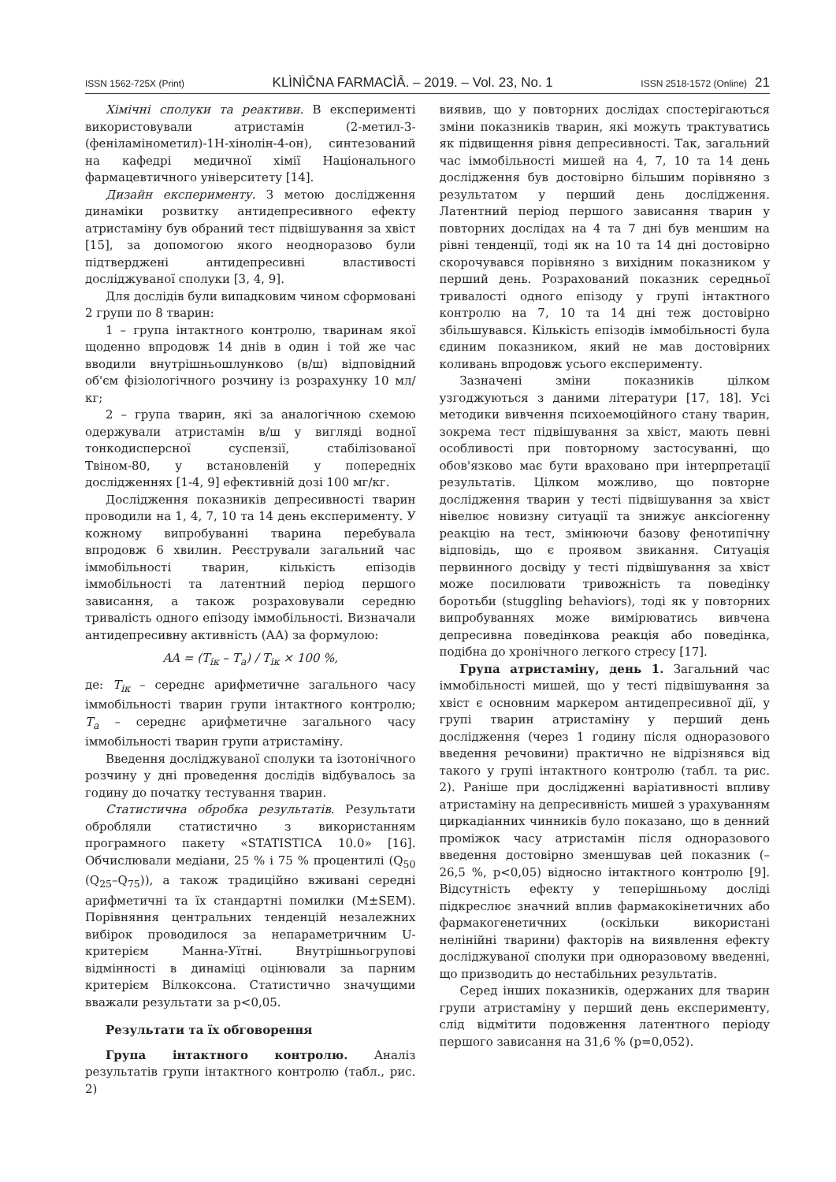ISSN 1562-725X (Print) KLÌNÌČNA FARMACÌÂ. – 2019. – Vol. 23, No. 1 ISSN 2518-1572 (Online) 21
Хімічні сполуки та реактиви. В експерименті використовували атристамін (2-метил-3-(феніламінометил)-1Н-хінолін-4-он), синтезований на кафедрі медичної хімії Національного фармацевтичного університету [14].
Дизайн експерименту. З метою дослідження динаміки розвитку антидепресивного ефекту атристаміну був обраний тест підвішування за хвіст [15], за допомогою якого неодноразово були підтверджені антидепресивні властивості досліджуваної сполуки [3, 4, 9].
Для дослідів були випадковим чином сформовані 2 групи по 8 тварин:
1 – група інтактного контролю, тваринам якої щоденно впродовж 14 днів в один і той же час вводили внутрішньошлунково (в/ш) відповідний об'єм фізіологічного розчину із розрахунку 10 мл/кг;
2 – група тварин, які за аналогічною схемою одержували атристамін в/ш у вигляді водної тонкодисперсної суспензії, стабілізованої Твіном-80, у встановленій у попередніх дослідженнях [1-4, 9] ефективній дозі 100 мг/кг.
Дослідження показників депресивності тварин проводили на 1, 4, 7, 10 та 14 день експерименту. У кожному випробуванні тварина перебувала впродовж 6 хвилин. Реєстрували загальний час іммобільності тварин, кількість епізодів іммобільності та латентний період першого зависання, а також розраховували середню тривалість одного епізоду іммобільності. Визначали антидепресивну активність (АА) за формулою:
AA = (T<sub>ік</sub> – T<sub>a</sub>) / T<sub>ік</sub> × 100 %,
де: T<sub>ік</sub> – середнє арифметичне загального часу іммобільності тварин групи інтактного контролю; T<sub>a</sub> – середнє арифметичне загального часу іммобільності тварин групи атристаміну.
Введення досліджуваної сполуки та ізотонічного розчину у дні проведення дослідів відбувалось за годину до початку тестування тварин.
Статистична обробка результатів. Результати обробляли статистично з використанням програмного пакету «STATISTICA 10.0» [16]. Обчислювали медіани, 25 % і 75 % процентилі (Q<sub>50</sub> (Q<sub>25</sub>–Q<sub>75</sub>)), а також традиційно вживані середні арифметичні та їх стандартні помилки (M±SEM). Порівняння центральних тенденцій незалежних вибірок проводилося за непараметричним U-критерієм Манна-Уїтні. Внутрішньогрупові відмінності в динаміці оцінювали за парним критерієм Вілкоксона. Статистично значущими вважали результати за p<0,05.
Результати та їх обговорення
Група інтактного контролю. Аналіз результатів групи інтактного контролю (табл., рис. 2)
виявив, що у повторних дослідах спостерігаються зміни показників тварин, які можуть трактуватись як підвищення рівня депресивності. Так, загальний час іммобільності мишей на 4, 7, 10 та 14 день дослідження був достовірно більшим порівняно з результатом у перший день дослідження. Латентний період першого зависання тварин у повторних дослідах на 4 та 7 дні був меншим на рівні тенденції, тоді як на 10 та 14 дні достовірно скорочувався порівняно з вихідним показником у перший день. Розрахований показник середньої тривалості одного епізоду у групі інтактного контролю на 7, 10 та 14 дні теж достовірно збільшувався. Кількість епізодів іммобільності була єдиним показником, який не мав достовірних коливань впродовж усього експерименту.
Зазначені зміни показників цілком узгоджуються з даними літератури [17, 18]. Усі методики вивчення психоемоційного стану тварин, зокрема тест підвішування за хвіст, мають певні особливості при повторному застосуванні, що обов'язково має бути враховано при інтерпретації результатів. Цілком можливо, що повторне дослідження тварин у тесті підвішування за хвіст нівелює новизну ситуації та знижує анксіогенну реакцію на тест, змінюючи базову фенотипічну відповідь, що є проявом звикання. Ситуація первинного досвіду у тесті підвішування за хвіст може посилювати тривожність та поведінку боротьби (stuggling behaviors), тоді як у повторних випробуваннях може вимірюватись вивчена депресивна поведінкова реакція або поведінка, подібна до хронічного легкого стресу [17].
Група атристаміну, день 1. Загальний час іммобільності мишей, що у тесті підвішування за хвіст є основним маркером антидепресивної дії, у групі тварин атристаміну у перший день дослідження (через 1 годину після одноразового введення речовини) практично не відрізнявся від такого у групі інтактного контролю (табл. та рис. 2). Раніше при дослідженні варіативності впливу атристаміну на депресивність мишей з урахуванням циркадіанних чинників було показано, що в денний проміжок часу атристамін після одноразового введення достовірно зменшував цей показник (–26,5 %, p<0,05) відносно інтактного контролю [9]. Відсутність ефекту у теперішньому досліді підкреслює значний вплив фармакокінетичних або фармакогенетичних (оскільки використані нелінійні тварини) факторів на виявлення ефекту досліджуваної сполуки при одноразовому введенні, що призводить до нестабільних результатів.
Серед інших показників, одержаних для тварин групи атристаміну у перший день експерименту, слід відмітити подовження латентного періоду першого зависання на 31,6 % (p=0,052).